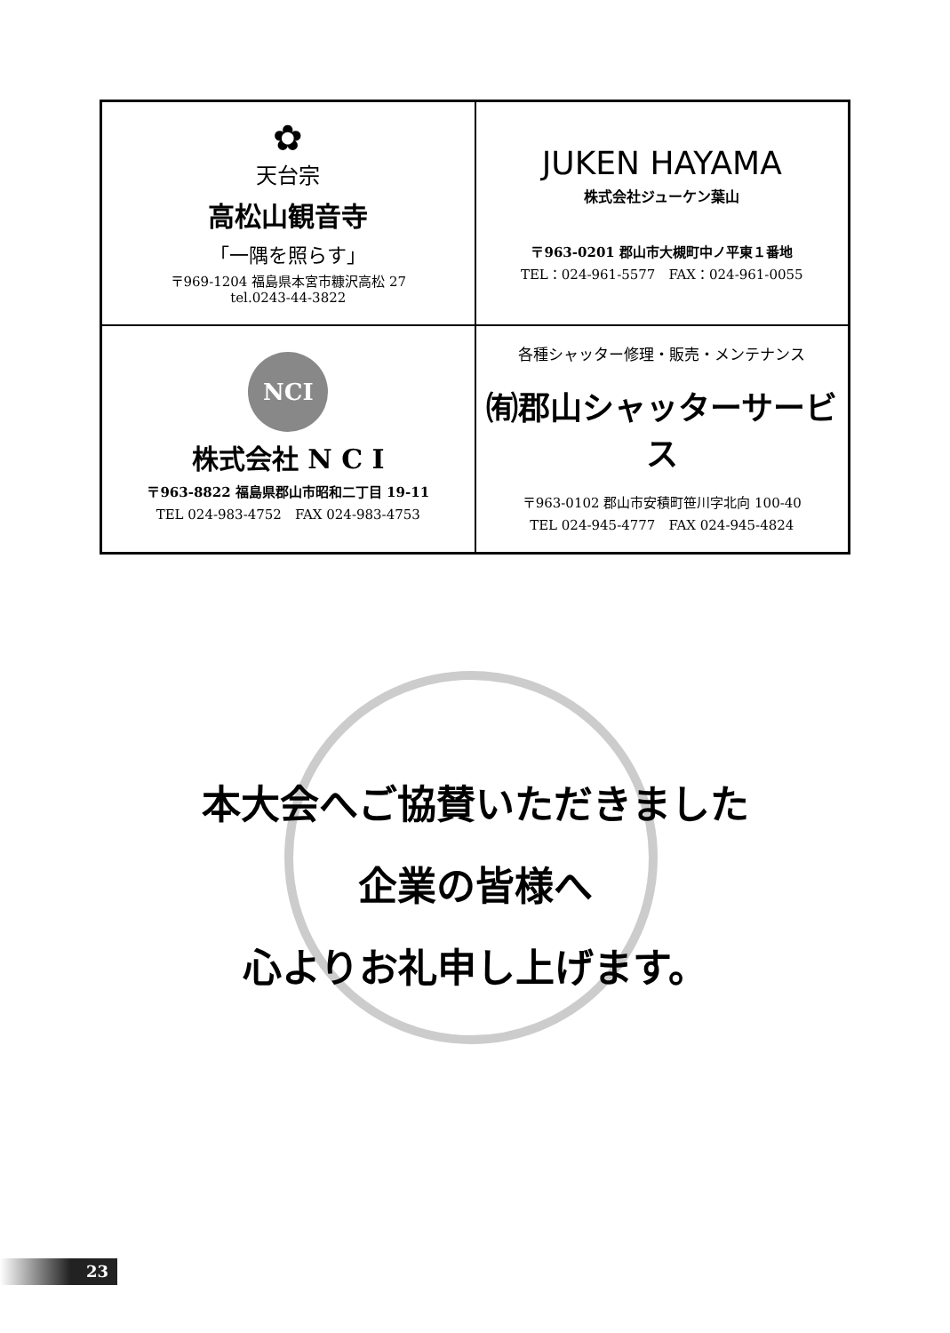| ✿ 天台宗 高松山観音寺 「一隅を照らす」 〒969-1204 福島県本宮市糠沢高松 27 tel.0243-44-3822 | JUKEN HAYAMA 株式会社ジューケン葉山 〒963-0201 郡山市大槻町中ノ平東１番地 TEL：024-961-5577 FAX：024-961-0055 |
| NCI 株式会社 N C I 〒963-8822 福島県郡山市昭和二丁目 19-11 TEL 024-983-4752 FAX 024-983-4753 | 各種シャッター修理・販売・メンテナンス ㈲郡山シャッターサービス 〒963-0102 郡山市安積町笹川字北向 100-40 TEL 024-945-4777 FAX 024-945-4824 |
本大会へご協賛いただきました
企業の皆様へ
心よりお礼申し上げます。
23